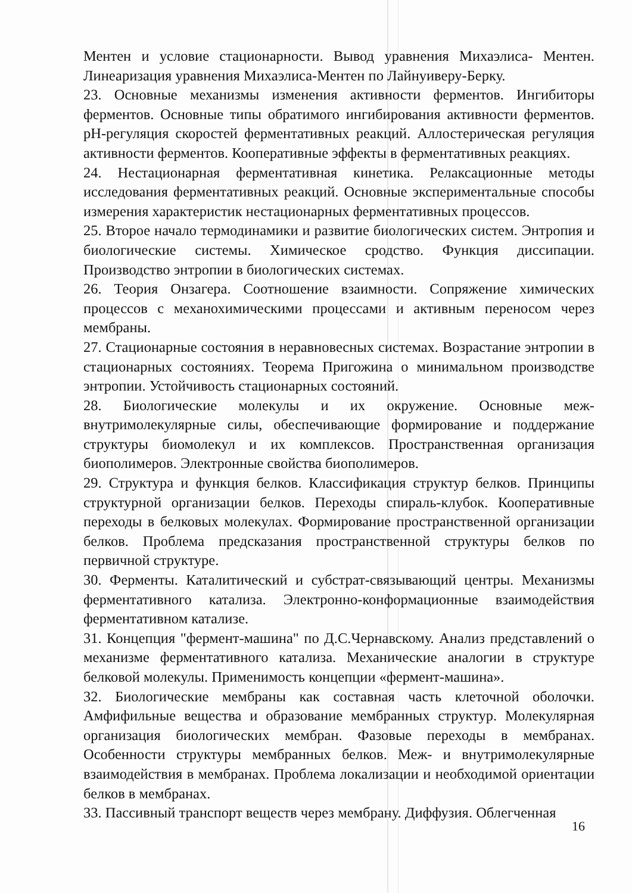Ментен и условие стационарности. Вывод уравнения Михаэлиса- Ментен. Линеаризация уравнения Михаэлиса-Ментен по Лайнуиверу-Берку.
23. Основные механизмы изменения активности ферментов. Ингибиторы ферментов. Основные типы обратимого ингибирования активности ферментов. pH-регуляция скоростей ферментативных реакций. Аллостерическая регуляция активности ферментов. Кооперативные эффекты в ферментативных реакциях.
24. Нестационарная ферментативная кинетика. Релаксационные методы исследования ферментативных реакций. Основные экспериментальные способы измерения характеристик нестационарных ферментативных процессов.
25. Второе начало термодинамики и развитие биологических систем. Энтропия и биологические системы. Химическое сродство. Функция диссипации. Производство энтропии в биологических системах.
26. Теория Онзагера. Соотношение взаимности. Сопряжение химических процессов с механохимическими процессами и активным переносом через мембраны.
27. Стационарные состояния в неравновесных системах. Возрастание энтропии в стационарных состояниях. Теорема Пригожина о минимальном производстве энтропии. Устойчивость стационарных состояний.
28. Биологические молекулы и их окружение. Основные меж- внутримолекулярные силы, обеспечивающие формирование и поддержание структуры биомолекул и их комплексов. Пространственная организация биополимеров. Электронные свойства биополимеров.
29. Структура и функция белков. Классификация структур белков. Принципы структурной организации белков. Переходы спираль-клубок. Кооперативные переходы в белковых молекулах. Формирование пространственной организации белков. Проблема предсказания пространственной структуры белков по первичной структуре.
30. Ферменты. Каталитический и субстрат-связывающий центры. Механизмы ферментативного катализа. Электронно-конформационные взаимодействия ферментативном катализе.
31. Концепция "фермент-машина" по Д.С.Чернавскому. Анализ представлений о механизме ферментативного катализа. Механические аналогии в структуре белковой молекулы. Применимость концепции «фермент-машина».
32. Биологические мембраны как составная часть клеточной оболочки. Амфифильные вещества и образование мембранных структур. Молекулярная организация биологических мембран. Фазовые переходы в мембранах. Особенности структуры мембранных белков. Меж- и внутримолекулярные взаимодействия в мембранах. Проблема локализации и необходимой ориентации белков в мембранах.
33. Пассивный транспорт веществ через мембрану. Диффузия. Облегченная
16